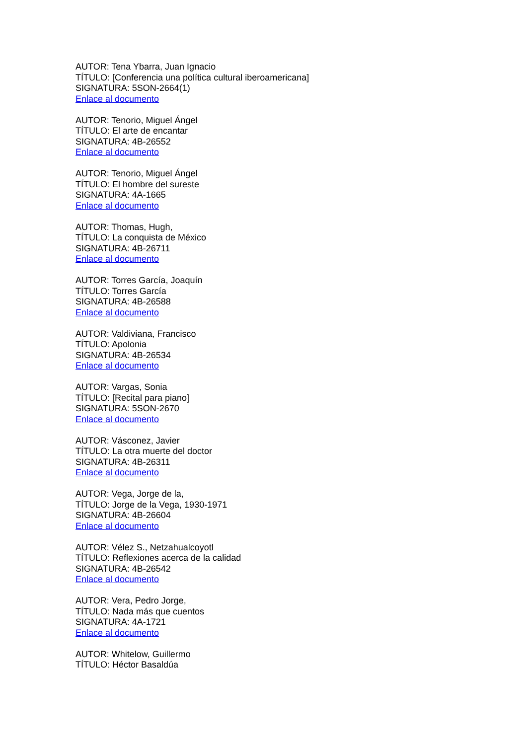AUTOR: Tena Ybarra, Juan Ignacio
TÍTULO: [Conferencia una política cultural iberoamericana]
SIGNATURA: 5SON-2664(1)
Enlace al documento
AUTOR: Tenorio, Miguel Ángel
TÍTULO: El arte de encantar
SIGNATURA: 4B-26552
Enlace al documento
AUTOR: Tenorio, Miguel Ángel
TÍTULO: El hombre del sureste
SIGNATURA: 4A-1665
Enlace al documento
AUTOR: Thomas, Hugh,
TÍTULO: La conquista de México
SIGNATURA: 4B-26711
Enlace al documento
AUTOR: Torres García, Joaquín
TÍTULO: Torres García
SIGNATURA: 4B-26588
Enlace al documento
AUTOR: Valdiviana, Francisco
TÍTULO: Apolonia
SIGNATURA: 4B-26534
Enlace al documento
AUTOR: Vargas, Sonia
TÍTULO: [Recital para piano]
SIGNATURA: 5SON-2670
Enlace al documento
AUTOR: Vásconez, Javier
TÍTULO: La otra muerte del doctor
SIGNATURA: 4B-26311
Enlace al documento
AUTOR: Vega, Jorge de la,
TÍTULO: Jorge de la Vega, 1930-1971
SIGNATURA: 4B-26604
Enlace al documento
AUTOR: Vélez S., Netzahualcoyotl
TÍTULO: Reflexiones acerca de la calidad
SIGNATURA: 4B-26542
Enlace al documento
AUTOR: Vera, Pedro Jorge,
TÍTULO: Nada más que cuentos
SIGNATURA: 4A-1721
Enlace al documento
AUTOR: Whitelow, Guillermo
TÍTULO: Héctor Basaldúa